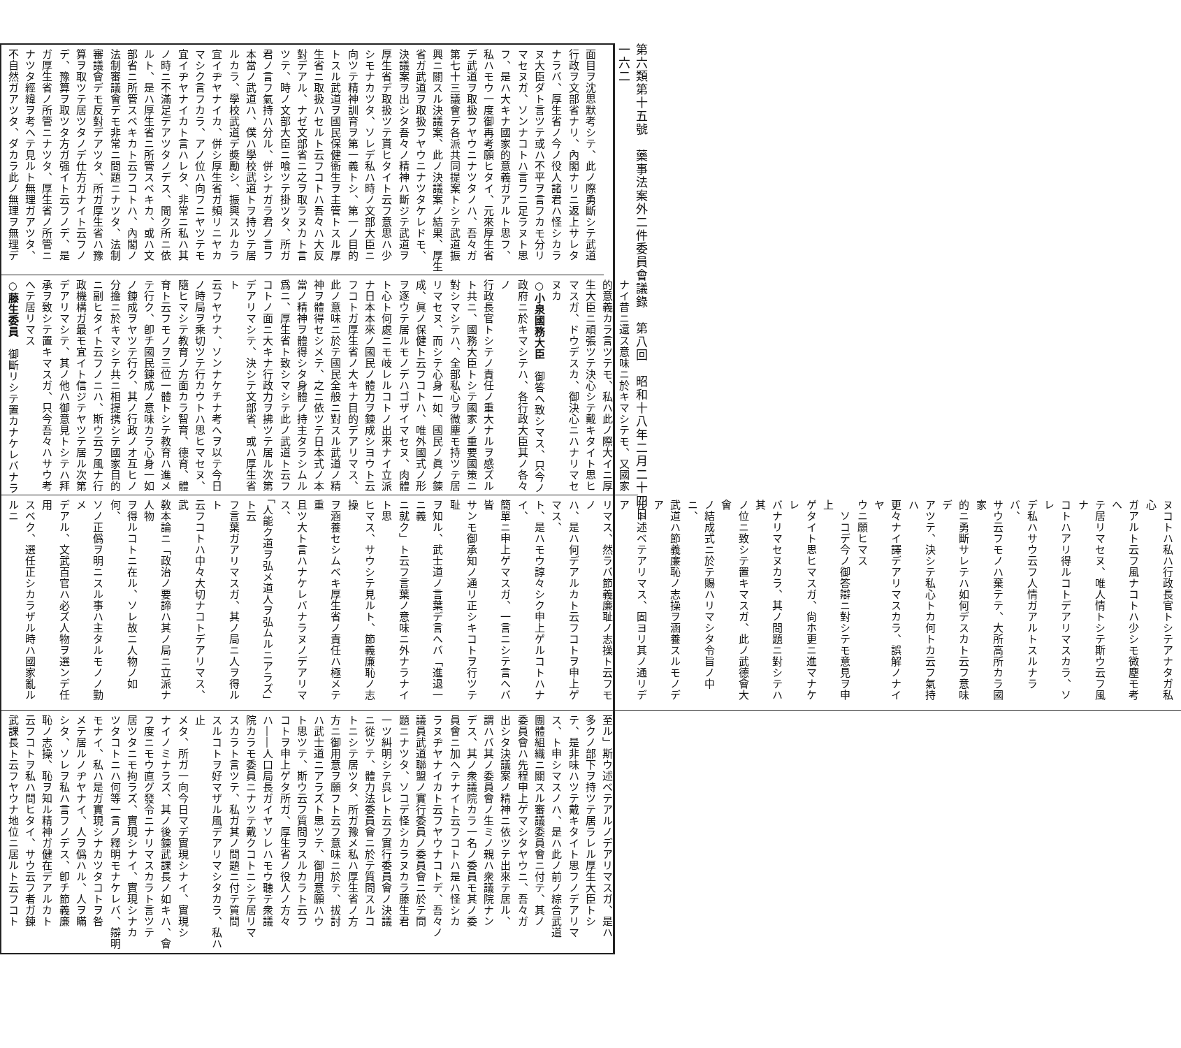第六類第十五號　藥事法案外二件委員會議錄　第八回　昭和十八年二月二十四日
一六二
面目ヲ沈思默考シテ、此ノ際勇斷シテ武道
行政ヲ文部省ナリ、內閣ナリニ返上サレタ
ナラバ、厚生省ノ今ノ役人諸君ハ怪シカラ
ヌ大臣ダト言ツテ或ハ不平ヲ言フカモ分リ
マセヌガ、ソンナコトハ言フニ足ラヌト思
フ、是ハ大キナ國家的意義ガアルト思フ、
私ハモウ一度御再考願ヒタイ、元來厚生省
デ武道ヲ取扱フヤウニナツタノハ、吾々ガ
第七十三議會デ各派共同提案トシテ武道振
興ニ關スル決議案、此ノ決議案ノ結果、厚生
省ガ武道ヲ取扱フヤウニナツタケレドモ、
決議案ヲ出シタ吾々ノ精神ハ斷ジテ武道ヲ
厚生省デ取扱ツテ貰ヒタイト云フ意思ハ少
シモナカツタ、ソレデ私ハ時ノ文部大臣ニ
向ツテ精神訓育ヲ第一義トシ、第一ノ目的
トスル武道ヲ國民保健衞生ヲ主管トスル厚
生省ニ取扱ハセルト云フコトハ吾々ハ大反
對デアル、ナゼ文部省ニ之ヲ取ラヌカト言
ツテ、時ノ文部大臣ニ喰ツテ掛ツタ、所ガ
君ノ言フ氣持ハ分ル、併シナガラ君ノ言フ
本當ノ武道ハ、僕ハ學校武道トヲ持ツテ居
ルカラ、學校武道デ奬勵シ、振興スルカラ
宜イヂヤナイカ、併シ厚生省ガ頻リニヤカ
マシク言フカラ、アノ位ハ向フニヤツテモ
宜イヂヤナイカト言ハレタ、非常ニ私ハ其
ノ時ニ不滿足デアツタノデス、聞ク所ニ依
ルト、是ハ厚生省ニ所管スベキカ、或ハ文
部省ニ所管スベキカト云フコトハ、內閣ノ
法制審議會デモ非常ニ問題ニナツタ、法制
審議會デモ反對デアツタ、所ガ厚生省ハ豫
算ヲ取ツテ居ツタノデ仕方ガナイト云フノ
デ、豫算ヲ取ツタ方ガ强イト云フノデ、是
ガ厚生省ノ所管ニナツタ、厚生省ノ所管ニ
ナツタ經緯ヲ考ヘテ見ルト無理ガアツタ、
不自然ガアツタ、ダカラ此ノ無理ヲ無理デ
ナイ昔ニ還ス意味ニ於キマシテモ、又國家
的意義カラ言ツテモ、私ハ此ノ際大イニ厚
生大臣ニ頑張ツテ決心シテ戴キタイト思ヒ
マスガ、ドウデスカ、御決心ニハナリマセ
ヌカ
○小泉國務大臣　御答ヘ致シマス、只今ノ
政府ニ於キマシテハ、各行政大臣其ノ各々ノ
行政長官トシテノ責任ノ重大ナルヲ感ズル
ト共ニ、國務大臣トシテ國家ノ重要國策ニ
對シマシテハ、全部私心ヲ微塵モ持ツテ居
リマセヌ、而シテ心身一如、國民ノ眞ノ鍊
成、眞ノ保健ト云フコトハ、唯外國式ノ形
ヲ逐ウテ居ルモノデハゴザイマセヌ、肉體
ト心ト何處ニモ岐レルコトノ出來ナイ立派
ナ日本本來ノ國民ノ體力ヲ鍊成シヨウト云
フコトガ厚生省ノ大キナ目的デアリマス、
此ノ意味ニ於テ國民全般ニ對スル武道ノ精
神ヲ體得セシメテ、之ニ依ツテ日本式ノ本
當ノ精神ヲ體得シタ身體ノ持主タラシムル
爲ニ、厚生省ト致シマシテ此ノ武道ト云フ
コトノ面ニ大キナ行政力ヲ拂ツテ居ル次第
デアリマシテ、決シテ文部省、或ハ厚生省ト
云フヤウナ、ソンナケチナ考ヘヲ以テ今日
ノ時局ヲ乘切ツテ行カウトハ思ヒマセヌ、
隨ヒマシテ教育ノ方面カラ智育、德育、體
育ト云フモノヲ三位一體トシテ教育ハ進メ
テ行ク、卽チ國民鍊成ノ意味カラ心身一如
ノ鍊成ヲヤツテ行ク、其ノ行政ノオ互ヒノ
分擔ニ於キマシテ共ニ相提携シテ國家目的
ニ副ヒタイト云フノニハ、斯ウ云フ風ナ行
政機構ガ最モ宜イト信ジテヤツテ居ル次第
デアリマシテ、其ノ他ハ御意見トシテハ拜
承ヲ致シテ置キマスガ、只今吾々ハサウ考
ヘテ居リマス
○藤生委員　御斷リシテ置カナケレバナラ
ヌコトハ私ハ行政長官トシテアナタガ私心
ガアルト云フ風ナコトハ少シモ微塵モ考ヘ
テ居リマセヌ、唯人情トシテ斯ウ云フ風ナ
コトハアリ得ルコトデアリマスカラ、ソレ
デ私ハサウ云フ人情ガアルトスルナラバ、
サウ云フモノハ棄テテ、大所高所カラ國家
的ニ勇斷サレテハ如何デスカト云フ意味デ
アツテ、決シテ私心トカ何トカ云フ氣持ハ
更々ナイ譯デアリマスカラ、誤解ノナイヤ
ウニ願ヒマス
　ソコデ今ノ御答辯ニ對シテモ意見ヲ申上
ゲタイト思ヒマスガ、尙ホ更ニ進マナケレ
バナリマセヌカラ、其ノ問題ニ對シテハ其
ノ位ニ致シテ置キマスガ、此ノ武德會大會
ノ結成式ニ於テ賜ハリマシタ令旨ノ中ニ、
武道ハ節義廉恥ノ志操ヲ涵養スルモノデア
ルト述ベテアリマス、固ヨリ其ノ通リデア
リマス、然ラバ節義廉耻ノ志操ト云フモノ
ハ、是ハ何デアルカト云フコトヲ申上ゲマス、
ト、是ハモウ諄々シク申上ゲルコトハナイ、
簡單ニ申上ゲマスガ、一言ニシテ言ヘバ皆
サンモ御承知ノ通リ正シキコトヲ行ツテ耻
ヲ知ル、武士道ノ言葉デ言ヘバ「進退一ニ義
ニ就ク」ト云フ言葉ノ意味ニ外ナラナイト思
ヒマス、サウシテ見ルト、節義廉恥ノ志操
ヲ涵養セシムベキ厚生省ノ責任ハ極メテ重
且ツ大ト言ハナケレバナラヌノデアリマス、
「人能ク道ヲ弘メ道人ヲ弘ムルニアラズ」ト云
フ言葉ガアリマスガ、其ノ局ニ人ヲ得ルト
云フコトハ中々大切ナコトデアリマス、武
敎本論ニ「政治ノ要諦ハ其ノ局ニ立派ナ人物
ヲ得ルコトニ在ル、ソレ故ニ人物ノ如何、
ソノ正僞ヲ明ニスル事ハ主タルモノノ勤メ
デアル、文武百官ハ必ズ人物ヲ選ンデ任用
スベク、選任正シカラザル時ハ國家亂ルルニ
至ル」斯ウ述ベテアルノデアリマスガ、是ハ
多クノ部下ヲ持ツテ居ラレル厚生大臣トシ
テ、是非味ハツテ戴キタイト思フノデアリマ
ス、ト申シマスノハ、是ハ此ノ前ノ綜合武道
團體組織ニ關スル審議委員會ニ付テ、其ノ
委員會ハ先程申上ゲマシタヤウニ、吾々ガ
出シタ決議案ノ精神ニ依ツテ出來テ居ル、
謂ハバ其ノ委員會ノ生ミノ親ハ衆議院ナン
デス、其ノ衆議院カラ一名ノ委員モ其ノ委
員會ニ加ヘテナイト云フコトハ是ハ怪シカ
ラヌヂヤナイカト云フヤウナコトデ、吾々ノ
議員武道聯盟ノ實行委員ノ委員會ニ於テ問
題ニナツタ、ソコデ怪シカラヌカラ藤生君
一ツ糾明シテ呉レト云フ實行委員會ノ決議
ニ從ツテ、體力法委員會ニ於テ質問スルコ
トニシテ居ツタ、所ガ豫メ私ハ厚生省ノ方
方ニ御用意ヲ願フト云フ意味ニ於テ、拔討
ハ武士道ニアラズト思ツテ、御用意願ハウ
ト思ツテ、斯ウ云フ質問ヲスルカラト云フ
コトヲ申上ゲタ所ガ、厚生省ノ役人ノ方々
ハ――人口局長ガイヤソレハモウ聽テ衆議
院カラモ委員ニナツテ戴クコトニシテ居リマ
スカラト言ツテ、私ガ其ノ問題ニ付テ質問
スルコトヲ好マザル風デアリマシタカラ、私ハ止
メタ、所ガ一向今日マデ實現シナイ、實現シ
ナイノミナラズ、其ノ後鍊武課長ノ如キハ、會
フ度ニモウ直グ發令ニナリマスカラト言ツテ
居ツタニモ拘ラズ、實現シナイ、實現シナカ
ツタコトニハ何等一言ノ釋明モナケレバ、辯明
モナイ、私ハ是ガ實現シナカツタコトヲ咎
メテ居ルノヂヤナイ、人ヲ僞ハル、人ヲ瞞
シタ、ソレヲ私ハ言フノデス、卽チ節義廉
恥ノ志操、恥ヲ知ル精神ガ健在デアルカト
云フコトヲ私ハ問ヒタイ、サウ云フ者ガ鍊
武課長ト云フヤウナ地位ニ居ルト云フコト